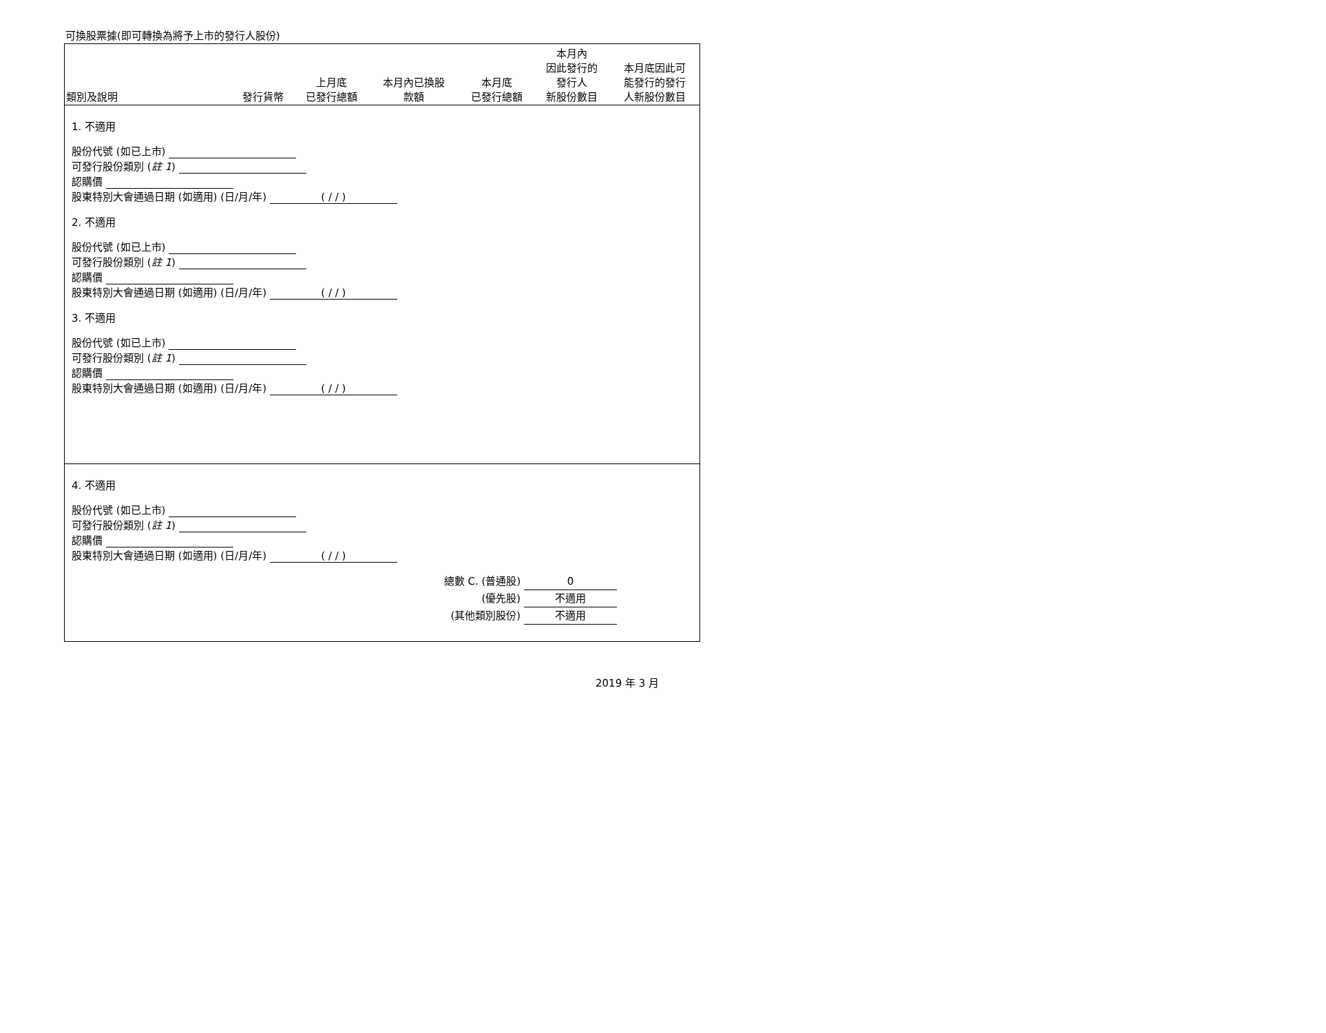可換股票據(即可轉換為將予上市的發行人股份)
| 類別及說明 | 發行貨幣 | 上月底 已發行總額 | 本月內已換股 款額 | 本月底 已發行總額 | 本月內 因此發行的 發行人 新股份數目 | 本月底因此可 能發行的發行 人新股份數目 |
| --- | --- | --- | --- | --- | --- | --- |
1. 不適用
股份代號 (如已上市)
可發行股份類別 (註 1)
認購價
股東特別大會通過日期 (如適用) (日/月/年) ( / / )
2. 不適用
股份代號 (如已上市)
可發行股份類別 (註 1)
認購價
股東特別大會通過日期 (如適用) (日/月/年) ( / / )
3. 不適用
股份代號 (如已上市)
可發行股份類別 (註 1)
認購價
股東特別大會通過日期 (如適用) (日/月/年) ( / / )
4. 不適用
股份代號 (如已上市)
可發行股份類別 (註 1)
認購價
股東特別大會通過日期 (如適用) (日/月/年) ( / / )
總數 C. (普通股) 0
(優先股) 不適用
(其他類別股份) 不適用
2019 年 3 月